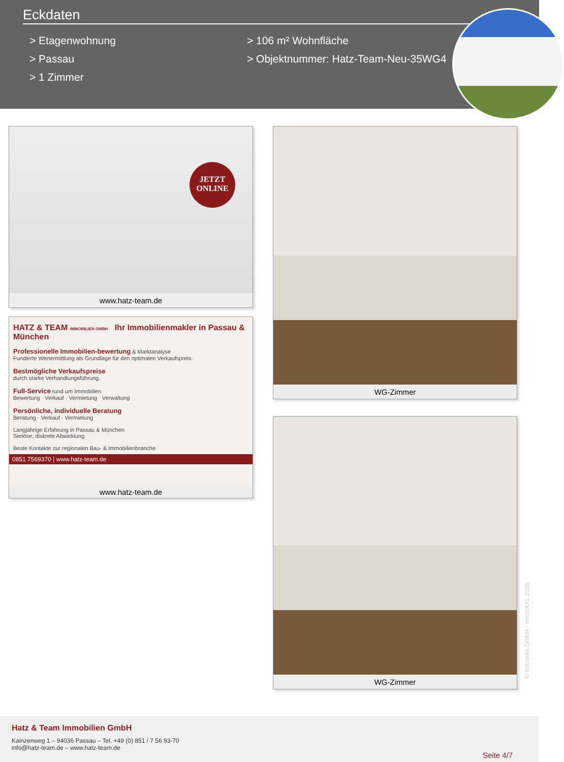Eckdaten
> Etagenwohnung
> 106 m² Wohnfläche
> Passau
> Objektnummer: Hatz-Team-Neu-35WG4
> 1 Zimmer
JETZT
ONLINE
www.hatz-team.de
HATZ & TEAM IMMOBILIEN GMBH Ihr Immobilienmakler in Passau & München
Professionelle Immobilien-bewertung & Marktanalyse
Fundierte Wertermittlung als Grundlage für den optimalen Verkaufspreis.
Bestmögliche Verkaufspreise
durch starke Verhandlungsführung.
Full-Service rund um Immobilien
Bewertung · Verkauf · Vermietung · Verwaltung
Persönliche, individuelle Beratung
Beratung · Verkauf · Vermietung
Langjährige Erfahrung in Passau & München
Seriöse, diskrete Abwicklung
Beste Kontakte zur regionalen Bau- & Immobilienbranche
0851 7569370 | www.hatz-team.de
www.hatz-team.de
WG-Zimmer
WG-Zimmer
© Immonia GmbH - immoXXL 2026
Hatz & Team Immobilien GmbH
Kainzenweg 1 – 94036 Passau – Tel. +49 (0) 851 / 7 56 93-70
info@hatz-team.de – www.hatz-team.de
Seite 4/7